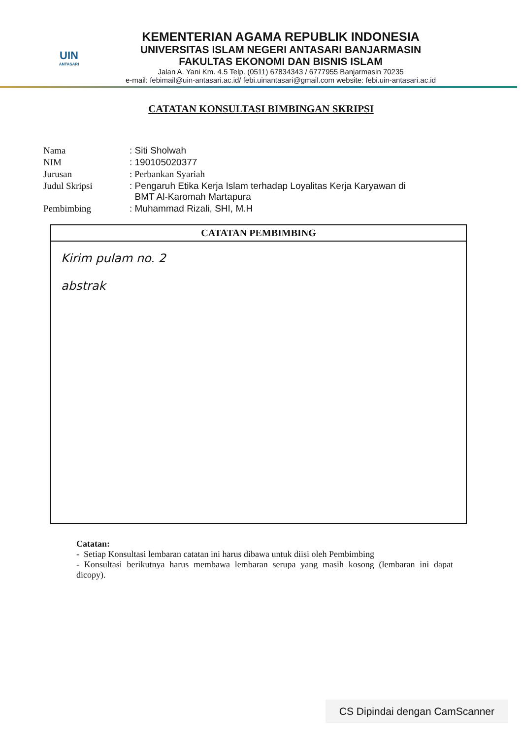UIN
ANTASARI
KEMENTERIAN AGAMA REPUBLIK INDONESIA
UNIVERSITAS ISLAM NEGERI ANTASARI BANJARMASIN
FAKULTAS EKONOMI DAN BISNIS ISLAM
Jalan A. Yani Km. 4.5 Telp. (0511) 67834343 / 6777955 Banjarmasin 70235
e-mail: febimail@uin-antasari.ac.id/ febi.uinantasari@gmail.com website: febi.uin-antasari.ac.id
CATATAN KONSULTASI BIMBINGAN SKRIPSI
| Nama | : Siti Sholwah |
| NIM | : 190105020377 |
| Jurusan | : Perbankan Syariah |
| Judul Skripsi | : Pengaruh Etika Kerja Islam terhadap Loyalitas Kerja Karyawan di BMT Al-Karomah Martapura |
| Pembimbing | : Muhammad Rizali, SHI, M.H |
CATATAN PEMBIMBING
Kirim pulam no. 2
abstrak
Catatan:
- Setiap Konsultasi lembaran catatan ini harus dibawa untuk diisi oleh Pembimbing
- Konsultasi berikutnya harus membawa lembaran serupa yang masih kosong (lembaran ini dapat dicopy).
CS Dipindai dengan CamScanner